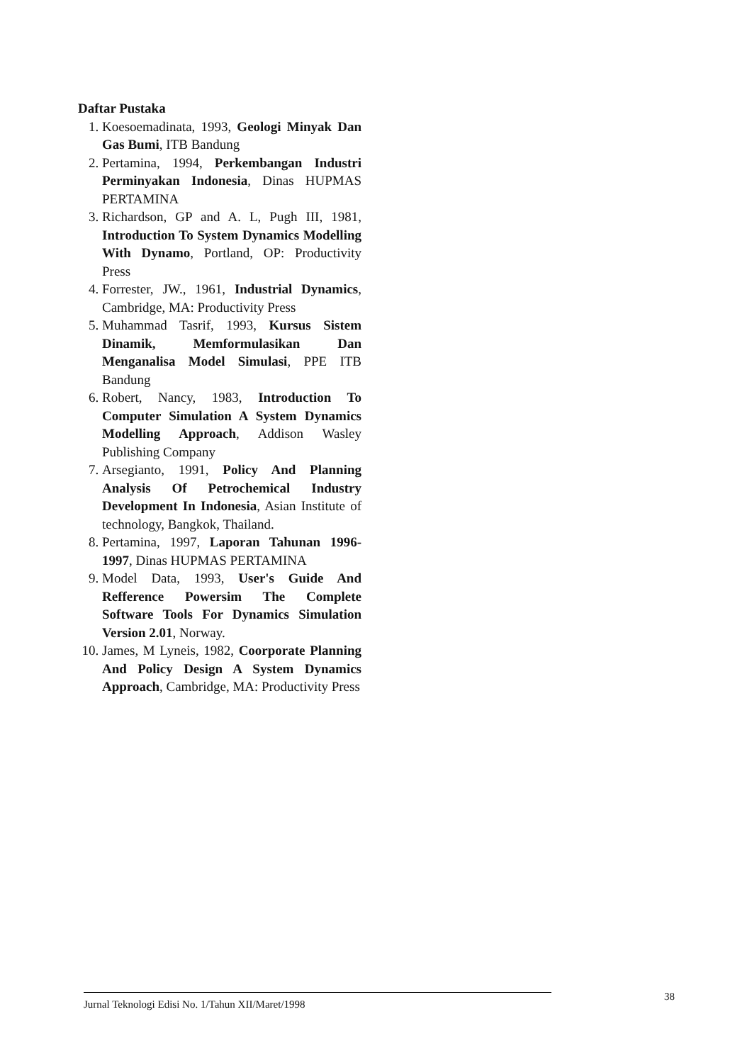Daftar Pustaka
1. Koesoemadinata, 1993, Geologi Minyak Dan Gas Bumi, ITB Bandung
2. Pertamina, 1994, Perkembangan Industri Perminyakan Indonesia, Dinas HUPMAS PERTAMINA
3. Richardson, GP and A. L, Pugh III, 1981, Introduction To System Dynamics Modelling With Dynamo, Portland, OP: Productivity Press
4. Forrester, JW., 1961, Industrial Dynamics, Cambridge, MA: Productivity Press
5. Muhammad Tasrif, 1993, Kursus Sistem Dinamik, Memformulasikan Dan Menganalisa Model Simulasi, PPE ITB Bandung
6. Robert, Nancy, 1983, Introduction To Computer Simulation A System Dynamics Modelling Approach, Addison Wasley Publishing Company
7. Arsegianto, 1991, Policy And Planning Analysis Of Petrochemical Industry Development In Indonesia, Asian Institute of technology, Bangkok, Thailand.
8. Pertamina, 1997, Laporan Tahunan 1996-1997, Dinas HUPMAS PERTAMINA
9. Model Data, 1993, User's Guide And Refference Powersim The Complete Software Tools For Dynamics Simulation Version 2.01, Norway.
10. James, M Lyneis, 1982, Coorporate Planning And Policy Design A System Dynamics Approach, Cambridge, MA: Productivity Press
Jurnal Teknologi Edisi No. 1/Tahun XII/Maret/1998 38